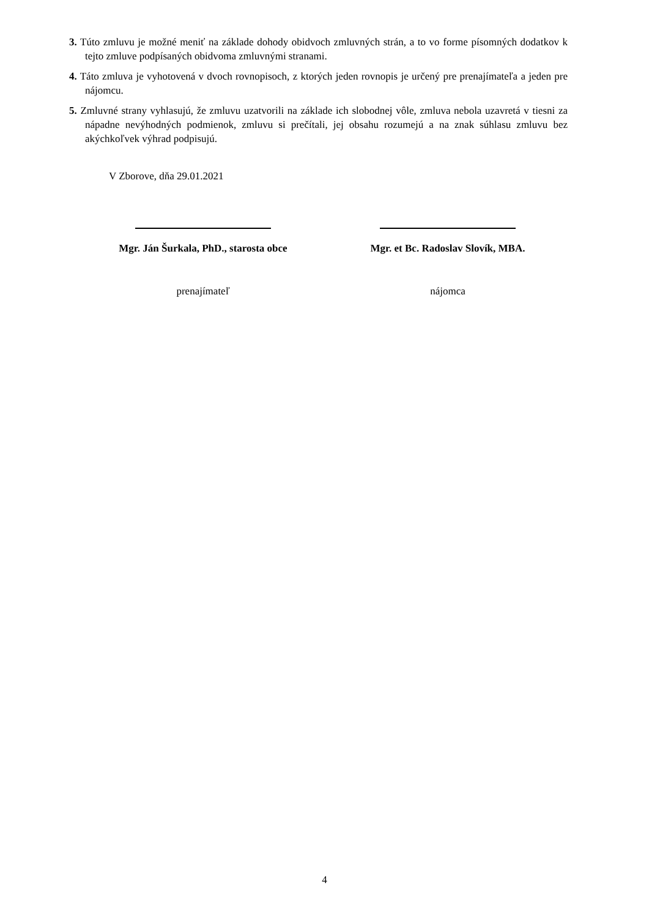3. Túto zmluvu je možné meniť na základe dohody obidvoch zmluvných strán, a to vo forme písomných dodatkov k tejto zmluve podpísaných obidvoma zmluvnými stranami.
4. Táto zmluva je vyhotovená v dvoch rovnopisoch, z ktorých jeden rovnopis je určený pre prenajímateľa a jeden pre nájomcu.
5. Zmluvné strany vyhlasujú, že zmluvu uzatvorili na základe ich slobodnej vôle, zmluva nebola uzavretá v tiesni za nápadne nevýhodných podmienok, zmluvu si prečítali, jej obsahu rozumejú a na znak súhlasu zmluvu bez akýchkoľvek výhrad podpisujú.
V Zborove, dňa 29.01.2021
Mgr. Ján Šurkala, PhD., starosta obce
prenajímateľ
Mgr. et Bc. Radoslav Slovík, MBA.
nájomca
4